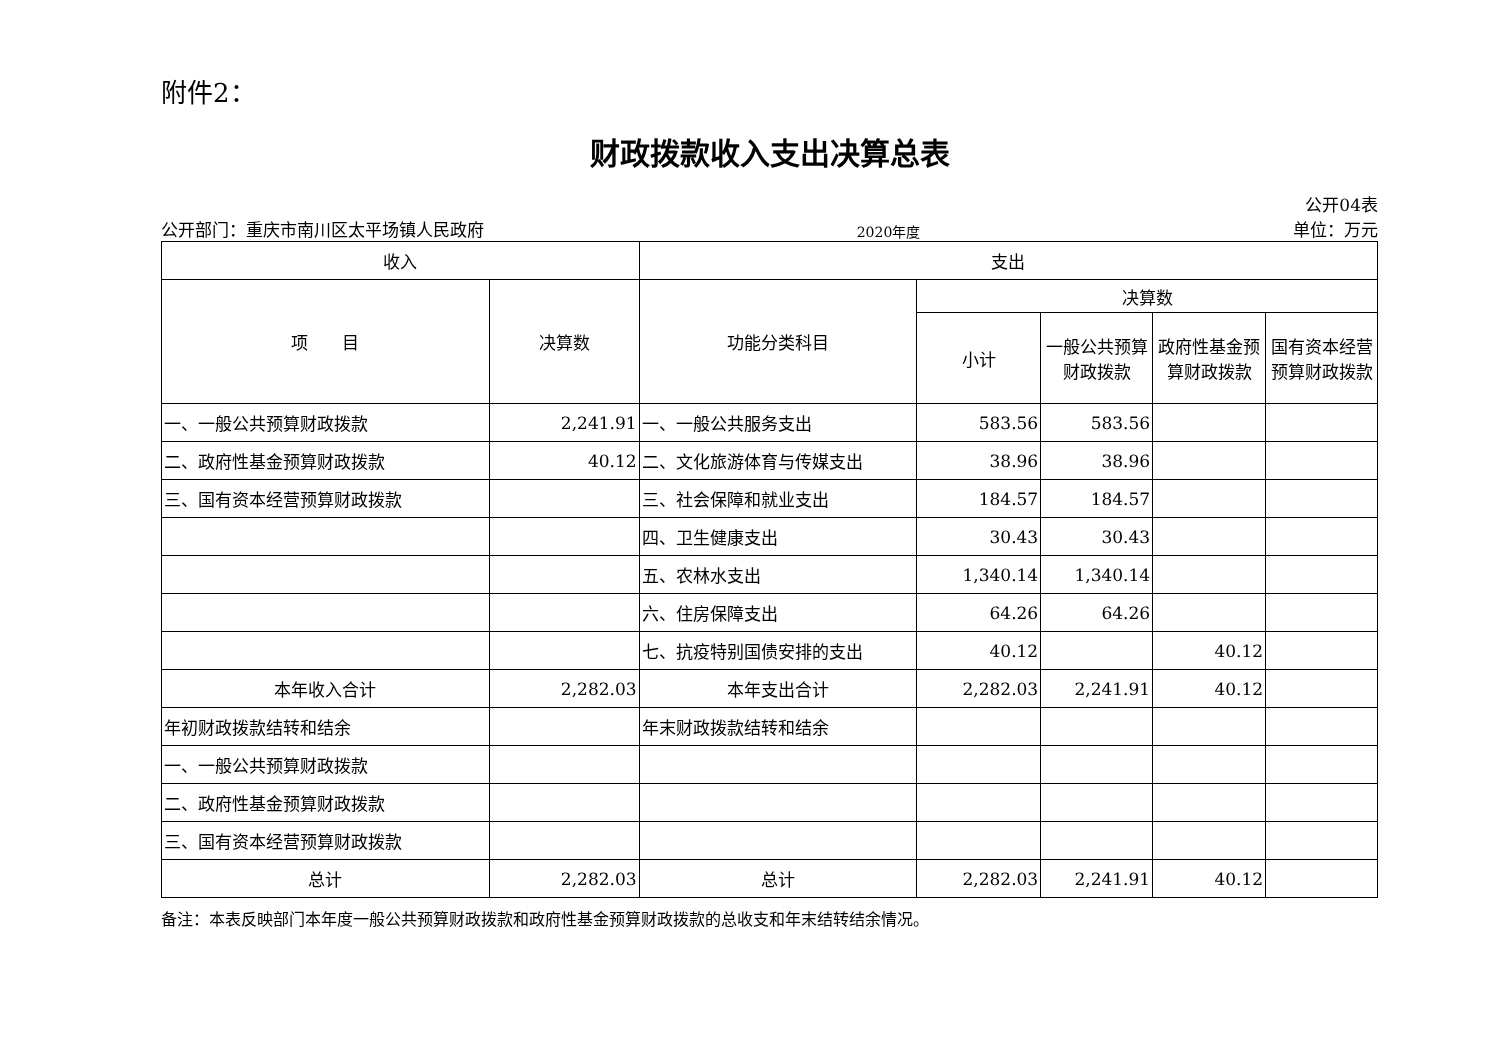附件2：
财政拨款收入支出决算总表
公开部门：重庆市南川区太平场镇人民政府 2020年度 公开04表
单位：万元
| 收入 | | 支出 | | | | |
| --- | --- | --- | --- | --- | --- | --- |
| 项 目 | 决算数 | 功能分类科目 | 决算数 | | | |
| | | | 小计 | 一般公共预算财政拨款 | 政府性基金预算财政拨款 | 国有资本经营预算财政拨款 |
| 一、一般公共预算财政拨款 | 2,241.91 | 一、一般公共服务支出 | 583.56 | 583.56 | | |
| 二、政府性基金预算财政拨款 | 40.12 | 二、文化旅游体育与传媒支出 | 38.96 | 38.96 | | |
| 三、国有资本经营预算财政拨款 | | 三、社会保障和就业支出 | 184.57 | 184.57 | | |
| | | 四、卫生健康支出 | 30.43 | 30.43 | | |
| | | 五、农林水支出 | 1,340.14 | 1,340.14 | | |
| | | 六、住房保障支出 | 64.26 | 64.26 | | |
| | | 七、抗疫特别国债安排的支出 | 40.12 | | 40.12 | |
| 本年收入合计 | 2,282.03 | 本年支出合计 | 2,282.03 | 2,241.91 | 40.12 | |
| 年初财政拨款结转和结余 | | 年末财政拨款结转和结余 | | | | |
| 一、一般公共预算财政拨款 | | | | | | |
| 二、政府性基金预算财政拨款 | | | | | | |
| 三、国有资本经营预算财政拨款 | | | | | | |
| 总计 | 2,282.03 | 总计 | 2,282.03 | 2,241.91 | 40.12 | |
备注：本表反映部门本年度一般公共预算财政拨款和政府性基金预算财政拨款的总收支和年末结转结余情况。